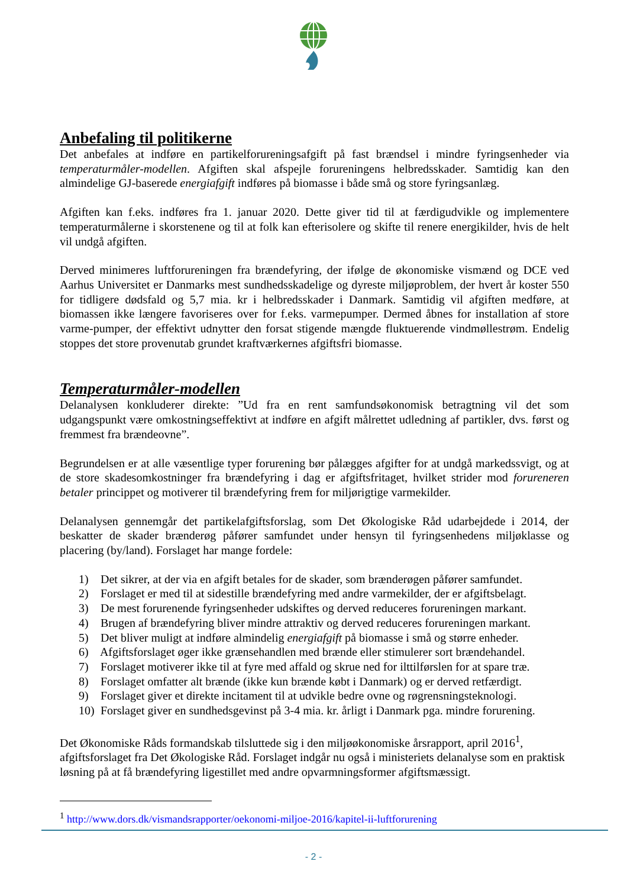Anbefaling til politikerne
Det anbefales at indføre en partikelforureningsafgift på fast brændsel i mindre fyringsenheder via temperaturmåler-modellen. Afgiften skal afspejle forureningens helbredsskader. Samtidig kan den almindelige GJ-baserede energiafgift indføres på biomasse i både små og store fyringsanlæg.
Afgiften kan f.eks. indføres fra 1. januar 2020. Dette giver tid til at færdigudvikle og implementere temperaturmålerne i skorstenene og til at folk kan efterisolere og skifte til renere energikilder, hvis de helt vil undgå afgiften.
Derved minimeres luftforureningen fra brændefyring, der ifølge de økonomiske vismænd og DCE ved Aarhus Universitet er Danmarks mest sundhedsskadelige og dyreste miljøproblem, der hvert år koster 550 for tidligere dødsfald og 5,7 mia. kr i helbredsskader i Danmark. Samtidig vil afgiften medføre, at biomassen ikke længere favoriseres over for f.eks. varmepumper. Dermed åbnes for installation af store varme-pumper, der effektivt udnytter den forsat stigende mængde fluktuerende vindmøllestrøm. Endelig stoppes det store provenutab grundet kraftværkernes afgiftsfri biomasse.
Temperaturmåler-modellen
Delanalysen konkluderer direkte: ”Ud fra en rent samfundsøkonomisk betragtning vil det som udgangspunkt være omkostningseffektivt at indføre en afgift målrettet udledning af partikler, dvs. først og fremmest fra brændeovne”.
Begrundelsen er at alle væsentlige typer forurening bør pålægges afgifter for at undgå markedssvigt, og at de store skadesomkostninger fra brændefyring i dag er afgiftsfritaget, hvilket strider mod forureneren betaler princippet og motiverer til brændefyring frem for miljørigtige varmekilder.
Delanalysen gennemgår det partikelafgiftsforslag, som Det Økologiske Råd udarbejdede i 2014, der beskatter de skader brænderøg påfører samfundet under hensyn til fyringsenhedens miljøklasse og placering (by/land). Forslaget har mange fordele:
1) Det sikrer, at der via en afgift betales for de skader, som brænderøgen påfører samfundet.
2) Forslaget er med til at sidestille brændefyring med andre varmekilder, der er afgiftsbelagt.
3) De mest forurenende fyringsenheder udskiftes og derved reduceres forureningen markant.
4) Brugen af brændefyring bliver mindre attraktiv og derved reduceres forureningen markant.
5) Det bliver muligt at indføre almindelig energiafgift på biomasse i små og større enheder.
6) Afgiftsforslaget øger ikke grænsehandlen med brænde eller stimulerer sort brændehandel.
7) Forslaget motiverer ikke til at fyre med affald og skrue ned for ilttilførslen for at spare træ.
8) Forslaget omfatter alt brænde (ikke kun brænde købt i Danmark) og er derved retfærdigt.
9) Forslaget giver et direkte incitament til at udvikle bedre ovne og røgrensningsteknologi.
10) Forslaget giver en sundhedsgevinst på 3-4 mia. kr. årligt i Danmark pga. mindre forurening.
Det Økonomiske Råds formandskab tilsluttede sig i den miljøøkonomiske årsrapport, april 2016<sup>1</sup>, afgiftsforslaget fra Det Økologiske Råd. Forslaget indgår nu også i ministeriets delanalyse som en praktisk løsning på at få brændefyring ligestillet med andre opvarmningsformer afgiftsmæssigt.
<sup>1</sup> http://www.dors.dk/vismandsrapporter/oekonomi-miljoe-2016/kapitel-ii-luftforurening
- 2 -